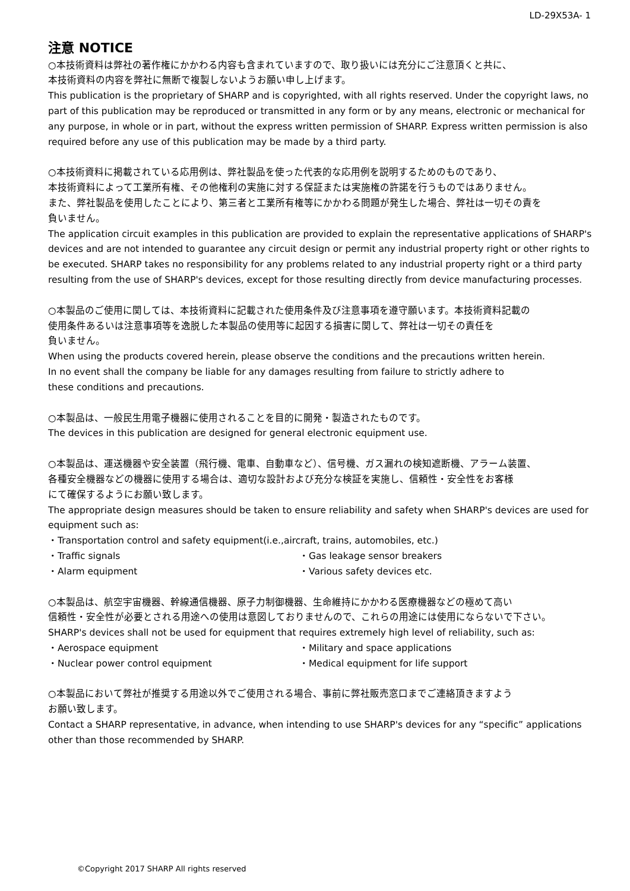LD-29X53A- 1
注意 NOTICE
○本技術資料は弊社の著作権にかかわる内容も含まれていますので、取り扱いには充分にご注意頂くと共に、
本技術資料の内容を弊社に無断で複製しないようお願い申し上げます。
This publication is the proprietary of SHARP and is copyrighted, with all rights reserved. Under the copyright laws, no part of this publication may be reproduced or transmitted in any form or by any means, electronic or mechanical for any purpose, in whole or in part, without the express written permission of SHARP. Express written permission is also required before any use of this publication may be made by a third party.
○本技術資料に掲載されている応用例は、弊社製品を使った代表的な応用例を説明するためのものであり、
本技術資料によって工業所有権、その他権利の実施に対する保証または実施権の許諾を行うものではありません。
また、弊社製品を使用したことにより、第三者と工業所有権等にかかわる問題が発生した場合、弊社は一切その責を
負いません。
The application circuit examples in this publication are provided to explain the representative applications of SHARP's devices and are not intended to guarantee any circuit design or permit any industrial property right or other rights to be executed. SHARP takes no responsibility for any problems related to any industrial property right or a third party resulting from the use of SHARP's devices, except for those resulting directly from device manufacturing processes.
○本製品のご使用に関しては、本技術資料に記載された使用条件及び注意事項を遵守願います。本技術資料記載の
使用条件あるいは注意事項等を逸脱した本製品の使用等に起因する損害に関して、弊社は一切その責任を
負いません。
When using the products covered herein, please observe the conditions and the precautions written herein.
In no event shall the company be liable for any damages resulting from failure to strictly adhere to
these conditions and precautions.
○本製品は、一般民生用電子機器に使用されることを目的に開発・製造されたものです。
The devices in this publication are designed for general electronic equipment use.
○本製品は、運送機器や安全装置（飛行機、電車、自動車など）、信号機、ガス漏れの検知遮断機、アラーム装置、
各種安全機器などの機器に使用する場合は、適切な設計および充分な検証を実施し、信頼性・安全性をお客様
にて確保するようにお願い致します。
The appropriate design measures should be taken to ensure reliability and safety when SHARP's devices are used for equipment such as:
・Transportation control and safety equipment(i.e.,aircraft, trains, automobiles, etc.)
・Traffic signals ・Gas leakage sensor breakers
・Alarm equipment ・Various safety devices etc.
○本製品は、航空宇宙機器、幹線通信機器、原子力制御機器、生命維持にかかわる医療機器などの極めて高い
信頼性・安全性が必要とされる用途への使用は意図しておりませんので、これらの用途には使用にならないで下さい。
SHARP's devices shall not be used for equipment that requires extremely high level of reliability, such as:
・Aerospace equipment ・Military and space applications
・Nuclear power control equipment ・Medical equipment for life support
○本製品において弊社が推奨する用途以外でご使用される場合、事前に弊社販売窓口までご連絡頂きますよう
お願い致します。
Contact a SHARP representative, in advance, when intending to use SHARP's devices for any “specific” applications other than those recommended by SHARP.
©Copyright 2017 SHARP All rights reserved